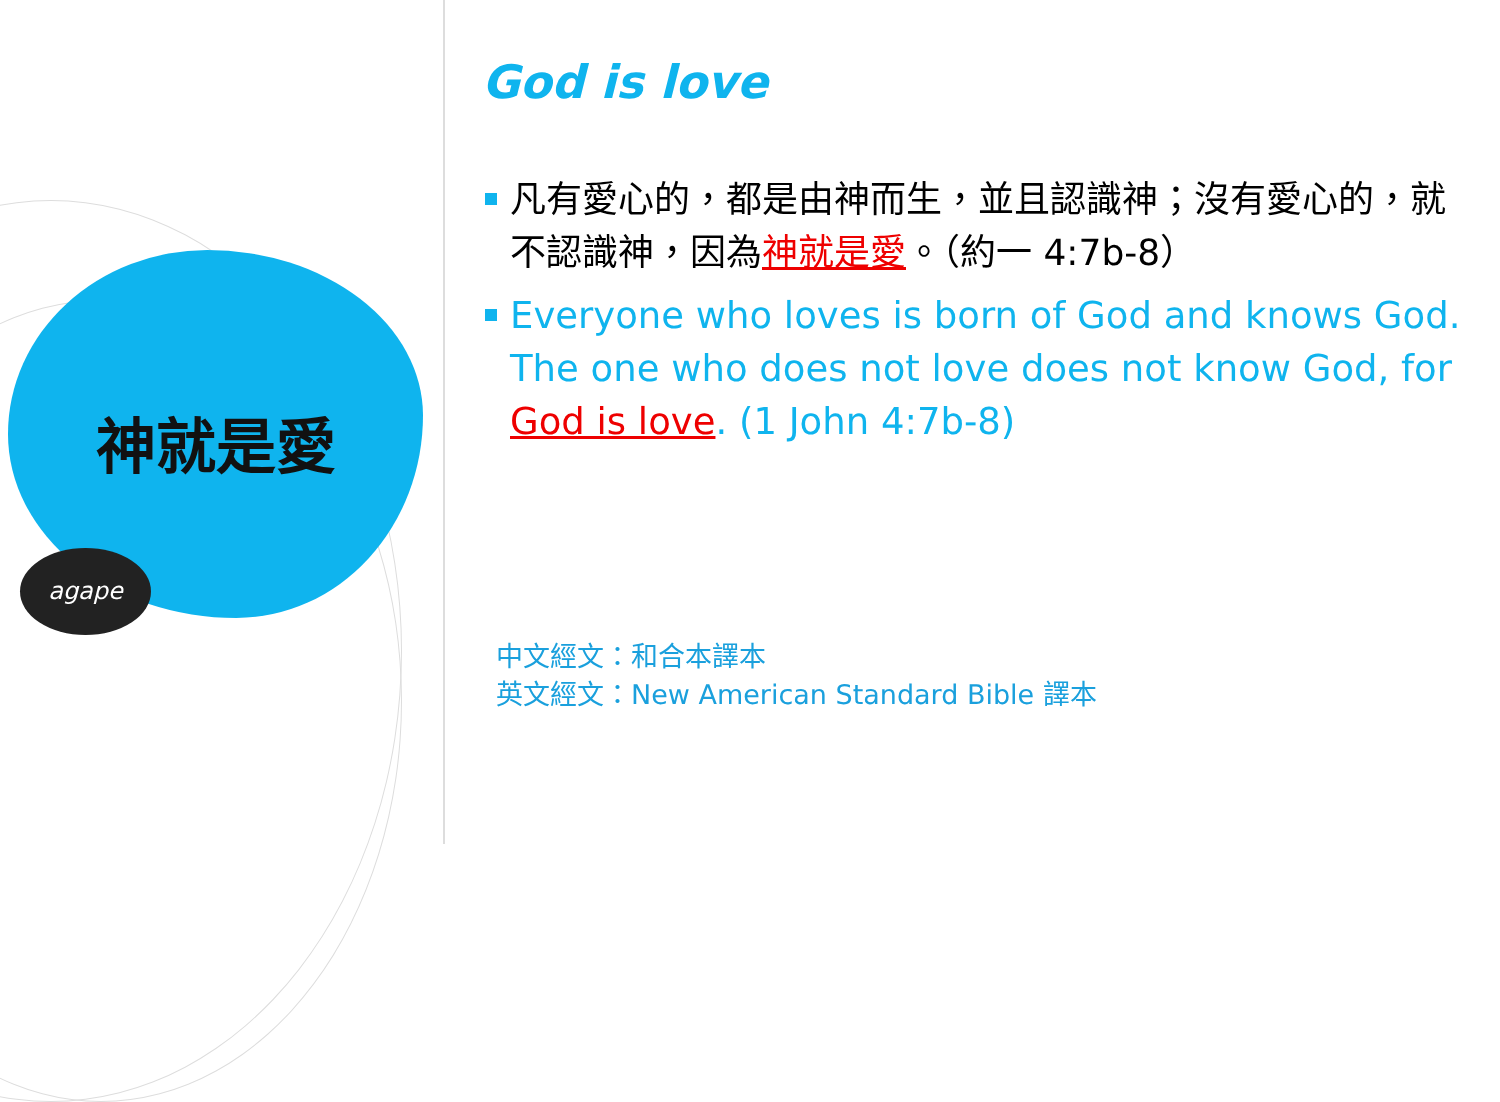神就是愛
agape
God is love
凡有愛心的，都是由神而生，並且認識神；沒有愛心的，就不認識神，因為神就是愛。（約一 4:7b-8）
Everyone who loves is born of God and knows God. The one who does not love does not know God, for God is love. (1 John 4:7b-8)
中文經文：和合本譯本
英文經文：New American Standard Bible 譯本